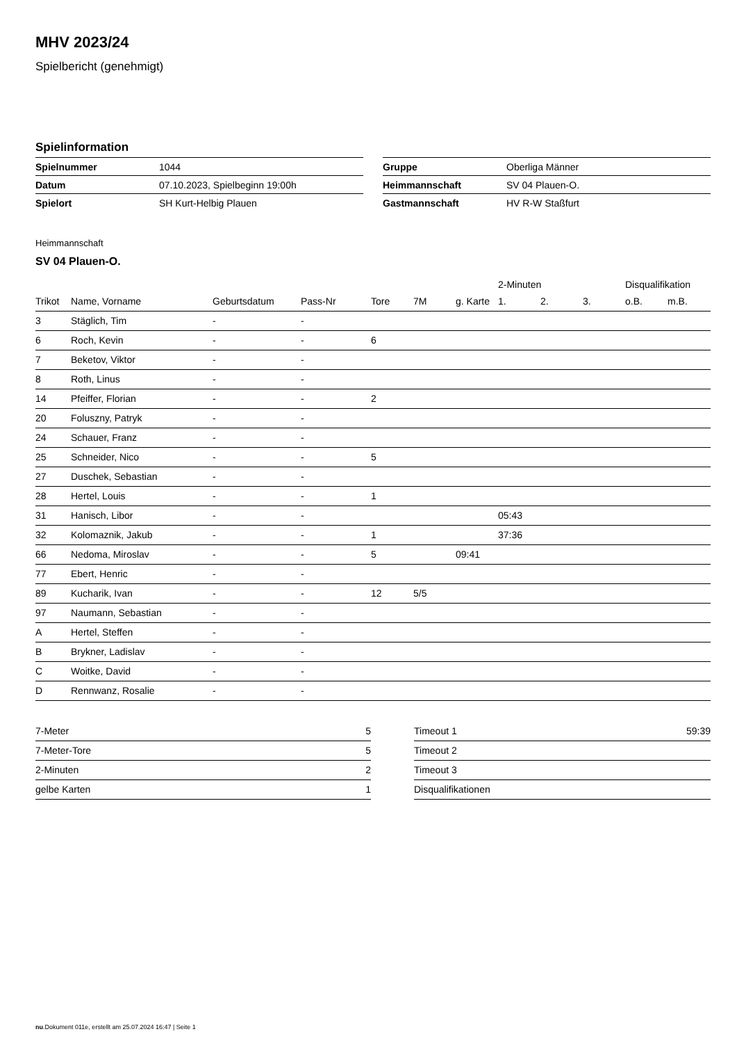MHV 2023/24
Spielbericht (genehmigt)
Spielinformation
| Spielnummer | 1044 |
| Datum | 07.10.2023, Spielbeginn 19:00h |
| Spielort | SH Kurt-Helbig Plauen |
| Gruppe | Oberliga Männer |
| Heimmannschaft | SV 04 Plauen-O. |
| Gastmannschaft | HV R-W Staßfurt |
Heimmannschaft
SV 04 Plauen-O.
| | | | | | | | 2-Minuten | | | Disqualifikation | |
| --- | --- | --- | --- | --- | --- | --- | --- | --- | --- | --- | --- |
| Trikot | Name, Vorname | Geburtsdatum | Pass-Nr | Tore | 7M | g. Karte | 1. | 2. | 3. | o.B. | m.B. |
| 3 | Stäglich, Tim | - | - | | | | | | | | |
| 6 | Roch, Kevin | - | - | 6 | | | | | | | |
| 7 | Beketov, Viktor | - | - | | | | | | | | |
| 8 | Roth, Linus | - | - | | | | | | | | |
| 14 | Pfeiffer, Florian | - | - | 2 | | | | | | | |
| 20 | Foluszny, Patryk | - | - | | | | | | | | |
| 24 | Schauer, Franz | - | - | | | | | | | | |
| 25 | Schneider, Nico | - | - | 5 | | | | | | | |
| 27 | Duschek, Sebastian | - | - | | | | | | | | |
| 28 | Hertel, Louis | - | - | 1 | | | | | | | |
| 31 | Hanisch, Libor | - | - | | | | 05:43 | | | | |
| 32 | Kolomaznik, Jakub | - | - | 1 | | | 37:36 | | | | |
| 66 | Nedoma, Miroslav | - | - | 5 | | 09:41 | | | | | |
| 77 | Ebert, Henric | - | - | | | | | | | | |
| 89 | Kucharik, Ivan | - | - | 12 | 5/5 | | | | | | |
| 97 | Naumann, Sebastian | - | - | | | | | | | | |
| A | Hertel, Steffen | - | - | | | | | | | | |
| B | Brykner, Ladislav | - | - | | | | | | | | |
| C | Woitke, David | - | - | | | | | | | | |
| D | Rennwanz, Rosalie | - | - | | | | | | | | |
| 7-Meter | 5 |
| 7-Meter-Tore | 5 |
| 2-Minuten | 2 |
| gelbe Karten | 1 |
| Timeout 1 | 59:39 |
| Timeout 2 | |
| Timeout 3 | |
| Disqualifikationen | |
nu.Dokument 011e, erstellt am 25.07.2024 16:47 | Seite 1